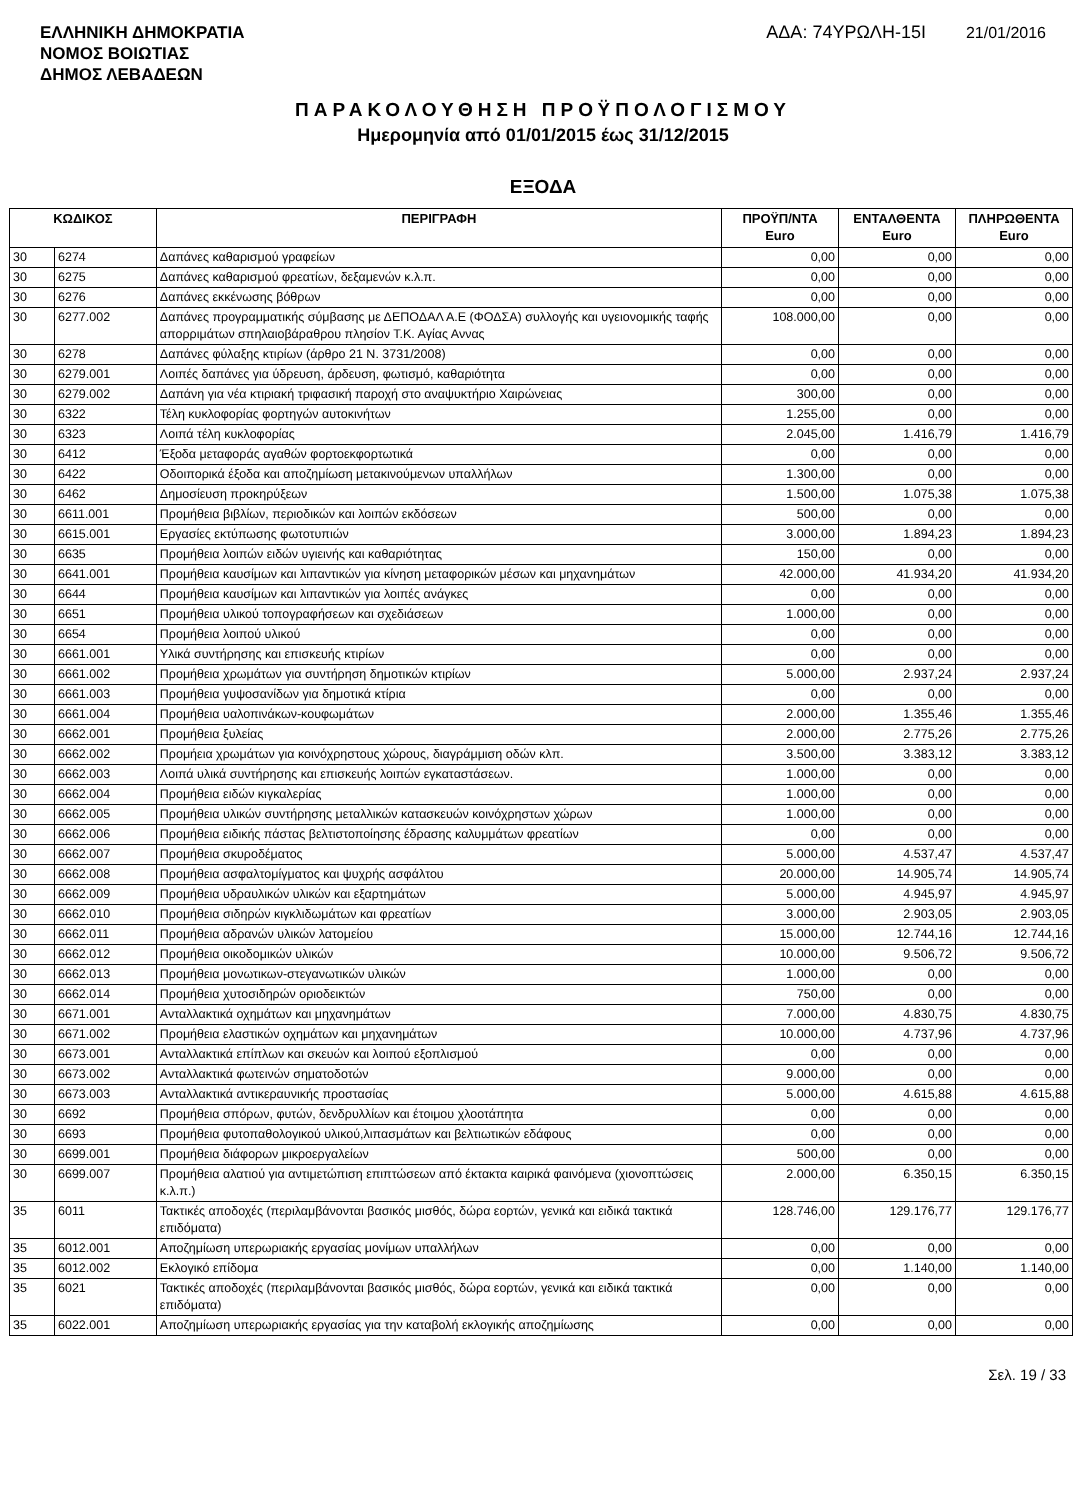ΕΛΛΗΝΙΚΗ ΔΗΜΟΚΡΑΤΙΑ
ΝΟΜΟΣ ΒΟΙΩΤΙΑΣ
ΔΗΜΟΣ ΛΕΒΑΔΕΩΝ
ΑΔΑ: 74ΥΡΩΛΗ-15Ι 21/01/2016
ΠΑΡΑΚΟΛΟΥΘΗΣΗ ΠΡΟΫΠΟΛΟΓΙΣΜΟΥ
Ημερομηνία από 01/01/2015 έως 31/12/2015
ΕΞΟΔΑ
| ΚΩΔΙΚΟΣ | | ΠΕΡΙΓΡΑΦΗ | ΠΡΟΫΠ/ΝΤΑ Euro | ΕΝΤΑΛΘΕΝΤΑ Euro | ΠΛΗΡΩΘΕΝΤΑ Euro |
| --- | --- | --- | --- | --- | --- |
| 30 | 6274 | Δαπάνες καθαρισμού γραφείων | 0,00 | 0,00 | 0,00 |
| 30 | 6275 | Δαπάνες καθαρισμού φρεατίων, δεξαμενών κ.λ.π. | 0,00 | 0,00 | 0,00 |
| 30 | 6276 | Δαπάνες εκκένωσης βόθρων | 0,00 | 0,00 | 0,00 |
| 30 | 6277.002 | Δαπάνες προγραμματικής σύμβασης με ΔΕΠΟΔΑΛ Α.Ε (ΦΟΔΣΑ) συλλογής και υγειονομικής ταφής απορριμάτων σπηλαιοβάραθρου πλησίον Τ.Κ. Αγίας Αννας | 108.000,00 | 0,00 | 0,00 |
| 30 | 6278 | Δαπάνες φύλαξης κτιρίων (άρθρο 21 Ν. 3731/2008) | 0,00 | 0,00 | 0,00 |
| 30 | 6279.001 | Λοιπές δαπάνες για ύδρευση, άρδευση, φωτισμό, καθαριότητα | 0,00 | 0,00 | 0,00 |
| 30 | 6279.002 | Δαπάνη για νέα κτιριακή τριφασική παροχή στο αναψυκτήριο Χαιρώνειας | 300,00 | 0,00 | 0,00 |
| 30 | 6322 | Τέλη κυκλοφορίας φορτηγών αυτοκινήτων | 1.255,00 | 0,00 | 0,00 |
| 30 | 6323 | Λοιπά τέλη κυκλοφορίας | 2.045,00 | 1.416,79 | 1.416,79 |
| 30 | 6412 | Έξοδα μεταφοράς αγαθών φορτοεκφορτωτικά | 0,00 | 0,00 | 0,00 |
| 30 | 6422 | Οδοιπορικά έξοδα και αποζημίωση μετακινούμενων υπαλλήλων | 1.300,00 | 0,00 | 0,00 |
| 30 | 6462 | Δημοσίευση προκηρύξεων | 1.500,00 | 1.075,38 | 1.075,38 |
| 30 | 6611.001 | Προμήθεια βιβλίων, περιοδικών και λοιπών εκδόσεων | 500,00 | 0,00 | 0,00 |
| 30 | 6615.001 | Εργασίες εκτύπωσης φωτοτυπιών | 3.000,00 | 1.894,23 | 1.894,23 |
| 30 | 6635 | Προμήθεια λοιπών ειδών υγιεινής και καθαριότητας | 150,00 | 0,00 | 0,00 |
| 30 | 6641.001 | Προμήθεια καυσίμων και λιπαντικών για κίνηση μεταφορικών μέσων και μηχανημάτων | 42.000,00 | 41.934,20 | 41.934,20 |
| 30 | 6644 | Προμήθεια καυσίμων και λιπαντικών για λοιπές ανάγκες | 0,00 | 0,00 | 0,00 |
| 30 | 6651 | Προμήθεια υλικού τοπογραφήσεων και σχεδιάσεων | 1.000,00 | 0,00 | 0,00 |
| 30 | 6654 | Προμήθεια λοιπού υλικού | 0,00 | 0,00 | 0,00 |
| 30 | 6661.001 | Υλικά συντήρησης και επισκευής κτιρίων | 0,00 | 0,00 | 0,00 |
| 30 | 6661.002 | Προμήθεια χρωμάτων για συντήρηση δημοτικών κτιρίων | 5.000,00 | 2.937,24 | 2.937,24 |
| 30 | 6661.003 | Προμήθεια γυψοσανίδων για δημοτικά κτίρια | 0,00 | 0,00 | 0,00 |
| 30 | 6661.004 | Προμήθεια υαλοπινάκων-κουφωμάτων | 2.000,00 | 1.355,46 | 1.355,46 |
| 30 | 6662.001 | Προμήθεια ξυλείας | 2.000,00 | 2.775,26 | 2.775,26 |
| 30 | 6662.002 | Προμήεια χρωμάτων για κοινόχρηστους χώρους, διαγράμμιση οδών κλπ. | 3.500,00 | 3.383,12 | 3.383,12 |
| 30 | 6662.003 | Λοιπά υλικά συντήρησης και επισκευής λοιπών εγκαταστάσεων. | 1.000,00 | 0,00 | 0,00 |
| 30 | 6662.004 | Προμήθεια ειδών κιγκαλερίας | 1.000,00 | 0,00 | 0,00 |
| 30 | 6662.005 | Προμήθεια υλικών συντήρησης μεταλλικών κατασκευών κοινόχρηστων χώρων | 1.000,00 | 0,00 | 0,00 |
| 30 | 6662.006 | Προμήθεια ειδικής πάστας βελτιστοποίησης έδρασης καλυμμάτων φρεατίων | 0,00 | 0,00 | 0,00 |
| 30 | 6662.007 | Προμήθεια σκυροδέματος | 5.000,00 | 4.537,47 | 4.537,47 |
| 30 | 6662.008 | Προμήθεια ασφαλτομίγματος και ψυχρής ασφάλτου | 20.000,00 | 14.905,74 | 14.905,74 |
| 30 | 6662.009 | Προμήθεια υδραυλικών υλικών και εξαρτημάτων | 5.000,00 | 4.945,97 | 4.945,97 |
| 30 | 6662.010 | Προμήθεια σιδηρών κιγκλιδωμάτων και φρεατίων | 3.000,00 | 2.903,05 | 2.903,05 |
| 30 | 6662.011 | Προμήθεια αδρανών υλικών λατομείου | 15.000,00 | 12.744,16 | 12.744,16 |
| 30 | 6662.012 | Προμήθεια οικοδομικών υλικών | 10.000,00 | 9.506,72 | 9.506,72 |
| 30 | 6662.013 | Προμήθεια μονωτικων-στεγανωτικών υλικών | 1.000,00 | 0,00 | 0,00 |
| 30 | 6662.014 | Προμήθεια χυτοσιδηρών οριοδεικτών | 750,00 | 0,00 | 0,00 |
| 30 | 6671.001 | Ανταλλακτικά οχημάτων και μηχανημάτων | 7.000,00 | 4.830,75 | 4.830,75 |
| 30 | 6671.002 | Προμήθεια ελαστικών οχημάτων και μηχανημάτων | 10.000,00 | 4.737,96 | 4.737,96 |
| 30 | 6673.001 | Ανταλλακτικά επίπλων και σκευών και λοιπού εξοπλισμού | 0,00 | 0,00 | 0,00 |
| 30 | 6673.002 | Ανταλλακτικά φωτεινών σηματοδοτών | 9.000,00 | 0,00 | 0,00 |
| 30 | 6673.003 | Ανταλλακτικά αντικεραυνικής προστασίας | 5.000,00 | 4.615,88 | 4.615,88 |
| 30 | 6692 | Προμήθεια σπόρων, φυτών, δενδρυλλίων και έτοιμου χλοοτάπητα | 0,00 | 0,00 | 0,00 |
| 30 | 6693 | Προμήθεια φυτοπαθολογικού υλικού,λιπασμάτων και βελτιωτικών εδάφους | 0,00 | 0,00 | 0,00 |
| 30 | 6699.001 | Προμήθεια διάφορων μικροεργαλείων | 500,00 | 0,00 | 0,00 |
| 30 | 6699.007 | Προμήθεια αλατιού για αντιμετώπιση επιπτώσεων από έκτακτα καιρικά φαινόμενα (χιονοπτώσεις κ.λ.π.) | 2.000,00 | 6.350,15 | 6.350,15 |
| 35 | 6011 | Τακτικές αποδοχές (περιλαμβάνονται βασικός μισθός, δώρα εορτών, γενικά και ειδικά τακτικά επιδόματα) | 128.746,00 | 129.176,77 | 129.176,77 |
| 35 | 6012.001 | Αποζημίωση υπερωριακής εργασίας μονίμων υπαλλήλων | 0,00 | 0,00 | 0,00 |
| 35 | 6012.002 | Εκλογικό επίδομα | 0,00 | 1.140,00 | 1.140,00 |
| 35 | 6021 | Τακτικές αποδοχές (περιλαμβάνονται βασικός μισθός, δώρα εορτών, γενικά και ειδικά τακτικά επιδόματα) | 0,00 | 0,00 | 0,00 |
| 35 | 6022.001 | Αποζημίωση υπερωριακής εργασίας για την καταβολή εκλογικής αποζημίωσης | 0,00 | 0,00 | 0,00 |
Σελ. 19 / 33